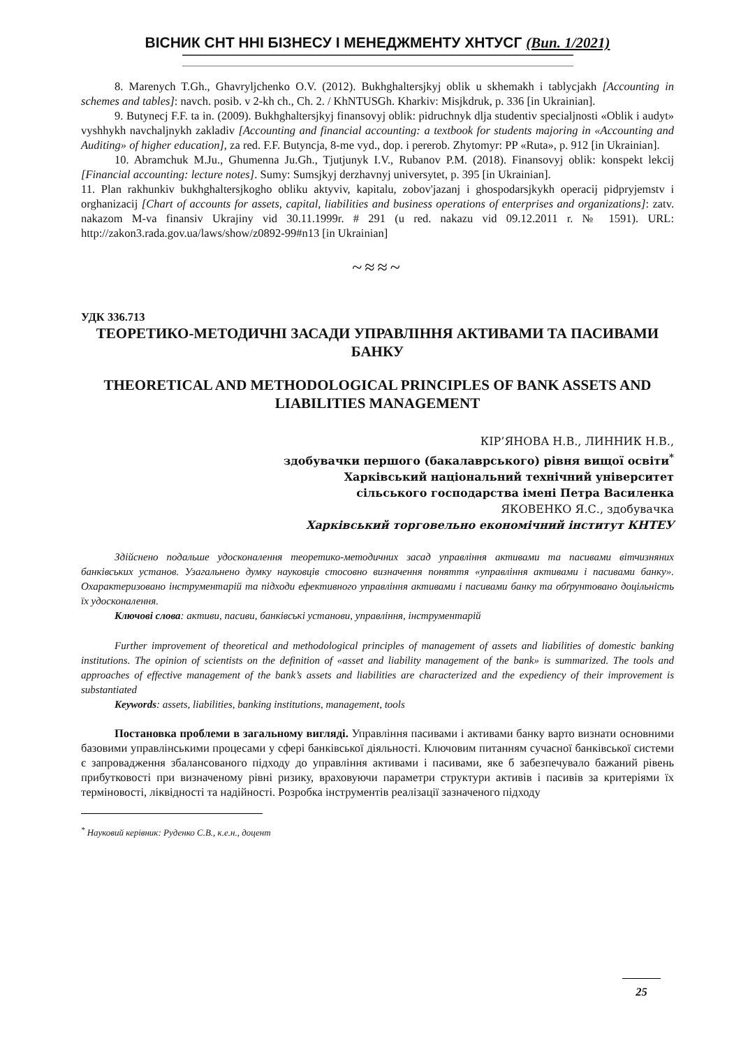ВІСНИК СНТ ННІ БІЗНЕСУ І МЕНЕДЖМЕНТУ ХНТУСГ (Вип. 1/2021)
8. Marenych T.Gh., Ghavryljchenko O.V. (2012). Bukhghaltersjkyj oblik u skhemakh i tablycjakh [Accounting in schemes and tables]: navch. posib. v 2-kh ch., Ch. 2. / KhNTUSGh. Kharkiv: Misjkdruk, p. 336 [in Ukrainian].
9. Butynecj F.F. ta in. (2009). Bukhghaltersjkyj finansovyj oblik: pidruchnyk dlja studentiv specialjnosti «Oblik i audyt» vyshhykh navchaljnykh zakladiv [Accounting and financial accounting: a textbook for students majoring in «Accounting and Auditing» of higher education], za red. F.F. Butyncja, 8-me vyd., dop. i pererob. Zhytomyr: PP «Ruta», p. 912 [in Ukrainian].
10. Abramchuk M.Ju., Ghumenna Ju.Gh., Tjutjunyk I.V., Rubanov P.M. (2018). Finansovyj oblik: konspekt lekcij [Financial accounting: lecture notes]. Sumy: Sumsjkyj derzhavnyj universytet, p. 395 [in Ukrainian].
11. Plan rakhunkiv bukhghaltersjkogho obliku aktyviv, kapitalu, zobov'jazanj i ghospodarsjkykh operacij pidpryjemstv i orghanizacij [Chart of accounts for assets, capital, liabilities and business operations of enterprises and organizations]: zatv. nakazom M-va finansiv Ukrajiny vid 30.11.1999r. # 291 (u red. nakazu vid 09.12.2011 r. № 1591). URL: http://zakon3.rada.gov.ua/laws/show/z0892-99#n13 [in Ukrainian]
~≈≈~
УДК 336.713
ТЕОРЕТИКО-МЕТОДИЧНІ ЗАСАДИ УПРАВЛІННЯ АКТИВАМИ ТА ПАСИВАМИ БАНКУ
THEORETICAL AND METHODOLOGICAL PRINCIPLES OF BANK ASSETS AND LIABILITIES MANAGEMENT
КІР’ЯНОВА Н.В., ЛИННИК Н.В.,
здобувачки першого (бакалаврського) рівня вищої освіти<sup>*</sup>
Харківський національний технічний університет
сільського господарства імені Петра Василенка
ЯКОВЕНКО Я.С., здобувачка
Харківський торговельно економічний інститут КНТЕУ
Здійснено подальше удосконалення теоретико-методичних засад управління активами та пасивами вітчизняних банківських установ. Узагальнено думку науковців стосовно визначення поняття «управління активами і пасивами банку». Охарактеризовано інструментарій та підходи ефективного управління активами і пасивами банку та обґрунтовано доцільність їх удосконалення.
Ключові слова: активи, пасиви, банківські установи, управління, інструментарій
Further improvement of theoretical and methodological principles of management of assets and liabilities of domestic banking institutions. The opinion of scientists on the definition of «asset and liability management of the bank» is summarized. The tools and approaches of effective management of the bank’s assets and liabilities are characterized and the expediency of their improvement is substantiated
Keywords: assets, liabilities, banking institutions, management, tools
Постановка проблеми в загальному вигляді. Управління пасивами і активами банку варто визнати основними базовими управлінськими процесами у сфері банківської діяльності. Ключовим питанням сучасної банківської системи є запровадження збалансованого підходу до управління активами і пасивами, яке б забезпечувало бажаний рівень прибутковості при визначеному рівні ризику, враховуючи параметри структури активів і пасивів за критеріями їх терміновості, ліквідності та надійності. Розробка інструментів реалізації зазначеного підходу
<sup>*</sup> Науковий керівник: Руденко С.В., к.е.н., доцент
25